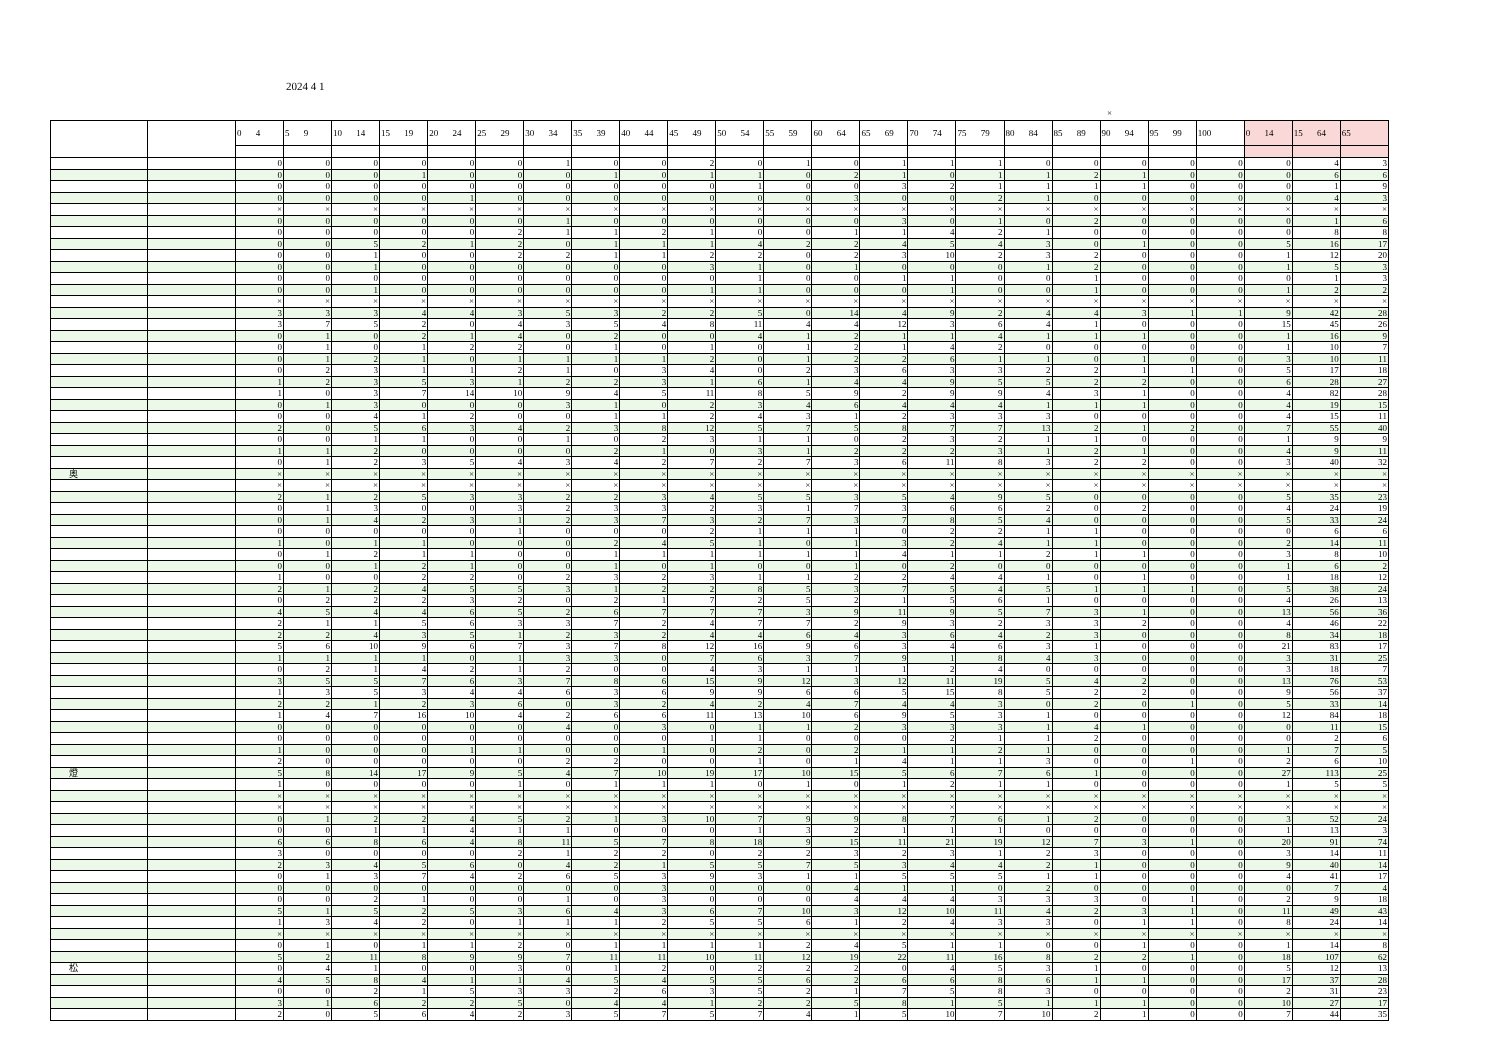2024 4 1
×
| | | 0 4 | 5 9 | 10 14 | 15 19 | 20 24 | 25 29 | 30 34 | 35 39 | 40 44 | 45 49 | 50 54 | 55 59 | 60 64 | 65 69 | 70 74 | 75 79 | 80 84 | 85 89 | 90 94 | 95 99 | 100 | 0 14 | 15 64 | 65 |
| --- | --- | --- | --- | --- | --- | --- | --- | --- | --- | --- | --- | --- | --- | --- | --- | --- | --- | --- | --- | --- | --- | --- | --- | --- | --- |
| | | 0 | 0 | 0 | 0 | 0 | 0 | 1 | 0 | 0 | 2 | 0 | 1 | 0 | 1 | 1 | 1 | 0 | 0 | 0 | 0 | 0 | 0 | 4 | 3 |
| | | 0 | 0 | 0 | 1 | 0 | 0 | 0 | 1 | 0 | 1 | 1 | 0 | 2 | 1 | 0 | 1 | 1 | 2 | 1 | 0 | 0 | 0 | 6 | 6 |
| | | 0 | 0 | 0 | 0 | 0 | 0 | 0 | 0 | 0 | 0 | 1 | 0 | 0 | 3 | 2 | 1 | 1 | 1 | 1 | 0 | 0 | 0 | 1 | 9 |
| | | 0 | 0 | 0 | 0 | 1 | 0 | 0 | 0 | 0 | 0 | 0 | 0 | 3 | 0 | 0 | 2 | 1 | 0 | 0 | 0 | 0 | 0 | 4 | 3 |
| | | × | × | × | × | × | × | × | × | × | × | × | × | × | × | × | × | × | × | × | × | × | × | × | × |
| | | 0 | 0 | 0 | 0 | 0 | 0 | 1 | 0 | 0 | 0 | 0 | 0 | 0 | 3 | 0 | 1 | 0 | 2 | 0 | 0 | 0 | 0 | 1 | 6 |
| | | 0 | 0 | 0 | 0 | 0 | 2 | 1 | 1 | 2 | 1 | 0 | 0 | 1 | 1 | 4 | 2 | 1 | 0 | 0 | 0 | 0 | 0 | 8 | 8 |
| | | 0 | 0 | 5 | 2 | 1 | 2 | 0 | 1 | 1 | 1 | 4 | 2 | 2 | 4 | 5 | 4 | 3 | 0 | 1 | 0 | 0 | 5 | 16 | 17 |
| | | 0 | 0 | 1 | 0 | 0 | 2 | 2 | 1 | 1 | 2 | 2 | 0 | 2 | 3 | 10 | 2 | 3 | 2 | 0 | 0 | 0 | 1 | 12 | 20 |
| | | 0 | 0 | 1 | 0 | 0 | 0 | 0 | 0 | 0 | 3 | 1 | 0 | 1 | 0 | 0 | 0 | 1 | 2 | 0 | 0 | 0 | 1 | 5 | 3 |
| | | 0 | 0 | 0 | 0 | 0 | 0 | 0 | 0 | 0 | 0 | 1 | 0 | 0 | 1 | 1 | 0 | 0 | 1 | 0 | 0 | 0 | 0 | 1 | 3 |
| | | 0 | 0 | 1 | 0 | 0 | 0 | 0 | 0 | 0 | 1 | 1 | 0 | 0 | 0 | 1 | 0 | 0 | 1 | 0 | 0 | 0 | 1 | 2 | 2 |
| | | × | × | × | × | × | × | × | × | × | × | × | × | × | × | × | × | × | × | × | × | × | × | × | × |
| | | 3 | 3 | 3 | 4 | 4 | 3 | 5 | 3 | 2 | 2 | 5 | 0 | 14 | 4 | 9 | 2 | 4 | 4 | 3 | 1 | 1 | 9 | 42 | 28 |
| | | 3 | 7 | 5 | 2 | 0 | 4 | 3 | 5 | 4 | 8 | 11 | 4 | 4 | 12 | 3 | 6 | 4 | 1 | 0 | 0 | 0 | 15 | 45 | 26 |
| | | 0 | 1 | 0 | 2 | 1 | 4 | 0 | 2 | 0 | 0 | 4 | 1 | 2 | 1 | 1 | 4 | 1 | 1 | 1 | 0 | 0 | 1 | 16 | 9 |
| | | 0 | 1 | 0 | 1 | 2 | 2 | 0 | 1 | 0 | 1 | 0 | 1 | 2 | 1 | 4 | 2 | 0 | 0 | 0 | 0 | 0 | 1 | 10 | 7 |
| | | 0 | 1 | 2 | 1 | 0 | 1 | 1 | 1 | 1 | 2 | 0 | 1 | 2 | 2 | 6 | 1 | 1 | 0 | 1 | 0 | 0 | 3 | 10 | 11 |
| | | 0 | 2 | 3 | 1 | 1 | 2 | 1 | 0 | 3 | 4 | 0 | 2 | 3 | 6 | 3 | 3 | 2 | 2 | 1 | 1 | 0 | 5 | 17 | 18 |
| | | 1 | 2 | 3 | 5 | 3 | 1 | 2 | 2 | 3 | 1 | 6 | 1 | 4 | 4 | 9 | 5 | 5 | 2 | 2 | 0 | 0 | 6 | 28 | 27 |
| | | 1 | 0 | 3 | 7 | 14 | 10 | 9 | 4 | 5 | 11 | 8 | 5 | 9 | 2 | 9 | 9 | 4 | 3 | 1 | 0 | 0 | 4 | 82 | 28 |
| | | 0 | 1 | 3 | 0 | 0 | 0 | 3 | 1 | 0 | 2 | 3 | 4 | 6 | 4 | 4 | 4 | 1 | 1 | 1 | 0 | 0 | 4 | 19 | 15 |
| | | 0 | 0 | 4 | 1 | 2 | 0 | 0 | 1 | 1 | 2 | 4 | 3 | 1 | 2 | 3 | 3 | 3 | 0 | 0 | 0 | 0 | 4 | 15 | 11 |
| | | 2 | 0 | 5 | 6 | 3 | 4 | 2 | 3 | 8 | 12 | 5 | 7 | 5 | 8 | 7 | 7 | 13 | 2 | 1 | 2 | 0 | 7 | 55 | 40 |
| | | 0 | 0 | 1 | 1 | 0 | 0 | 1 | 0 | 2 | 3 | 1 | 1 | 0 | 2 | 3 | 2 | 1 | 1 | 0 | 0 | 0 | 1 | 9 | 9 |
| | | 1 | 1 | 2 | 0 | 0 | 0 | 0 | 2 | 1 | 0 | 3 | 1 | 2 | 2 | 2 | 3 | 1 | 2 | 1 | 0 | 0 | 4 | 9 | 11 |
| | | 0 | 1 | 2 | 3 | 5 | 4 | 3 | 4 | 2 | 7 | 2 | 7 | 3 | 6 | 11 | 8 | 3 | 2 | 2 | 0 | 0 | 3 | 40 | 32 |
| 奥 | | × | × | × | × | × | × | × | × | × | × | × | × | × | × | × | × | × | × | × | × | × | × | × | × |
| | | × | × | × | × | × | × | × | × | × | × | × | × | × | × | × | × | × | × | × | × | × | × | × | × |
| | | 2 | 1 | 2 | 5 | 3 | 3 | 2 | 2 | 3 | 4 | 5 | 5 | 3 | 5 | 4 | 9 | 5 | 0 | 0 | 0 | 0 | 5 | 35 | 23 |
| | | 0 | 1 | 3 | 0 | 0 | 3 | 2 | 3 | 3 | 2 | 3 | 1 | 7 | 3 | 6 | 6 | 2 | 0 | 2 | 0 | 0 | 4 | 24 | 19 |
| | | 0 | 1 | 4 | 2 | 3 | 1 | 2 | 3 | 7 | 3 | 2 | 7 | 3 | 7 | 8 | 5 | 4 | 0 | 0 | 0 | 0 | 5 | 33 | 24 |
| | | 0 | 0 | 0 | 0 | 0 | 1 | 0 | 0 | 0 | 2 | 1 | 1 | 1 | 0 | 2 | 2 | 1 | 1 | 0 | 0 | 0 | 0 | 6 | 6 |
| | | 1 | 0 | 1 | 1 | 0 | 0 | 0 | 2 | 4 | 5 | 1 | 0 | 1 | 3 | 2 | 4 | 1 | 1 | 0 | 0 | 0 | 2 | 14 | 11 |
| | | 0 | 1 | 2 | 1 | 1 | 0 | 0 | 1 | 1 | 1 | 1 | 1 | 1 | 4 | 1 | 1 | 2 | 1 | 1 | 0 | 0 | 3 | 8 | 10 |
| | | 0 | 0 | 1 | 2 | 1 | 0 | 0 | 1 | 0 | 1 | 0 | 0 | 1 | 0 | 2 | 0 | 0 | 0 | 0 | 0 | 0 | 1 | 6 | 2 |
| | | 1 | 0 | 0 | 2 | 2 | 0 | 2 | 3 | 2 | 3 | 1 | 1 | 2 | 2 | 4 | 4 | 1 | 0 | 1 | 0 | 0 | 1 | 18 | 12 |
| | | 2 | 1 | 2 | 4 | 5 | 5 | 3 | 1 | 2 | 2 | 8 | 5 | 3 | 7 | 5 | 4 | 5 | 1 | 1 | 1 | 0 | 5 | 38 | 24 |
| | | 0 | 2 | 2 | 2 | 3 | 2 | 0 | 2 | 1 | 7 | 2 | 5 | 2 | 1 | 5 | 6 | 1 | 0 | 0 | 0 | 0 | 4 | 26 | 13 |
| | | 4 | 5 | 4 | 4 | 6 | 5 | 2 | 6 | 7 | 7 | 7 | 3 | 9 | 11 | 9 | 5 | 7 | 3 | 1 | 0 | 0 | 13 | 56 | 36 |
| | | 2 | 1 | 1 | 5 | 6 | 3 | 3 | 7 | 2 | 4 | 7 | 7 | 2 | 9 | 3 | 2 | 3 | 3 | 2 | 0 | 0 | 4 | 46 | 22 |
| | | 2 | 2 | 4 | 3 | 5 | 1 | 2 | 3 | 2 | 4 | 4 | 6 | 4 | 3 | 6 | 4 | 2 | 3 | 0 | 0 | 0 | 8 | 34 | 18 |
| | | 5 | 6 | 10 | 9 | 6 | 7 | 3 | 7 | 8 | 12 | 16 | 9 | 6 | 3 | 4 | 6 | 3 | 1 | 0 | 0 | 0 | 21 | 83 | 17 |
| | | 1 | 1 | 1 | 1 | 0 | 1 | 3 | 3 | 0 | 7 | 6 | 3 | 7 | 9 | 1 | 8 | 4 | 3 | 0 | 0 | 0 | 3 | 31 | 25 |
| | | 0 | 2 | 1 | 4 | 2 | 1 | 2 | 0 | 0 | 4 | 3 | 1 | 1 | 1 | 2 | 4 | 0 | 0 | 0 | 0 | 0 | 3 | 18 | 7 |
| | | 3 | 5 | 5 | 7 | 6 | 3 | 7 | 8 | 6 | 15 | 9 | 12 | 3 | 12 | 11 | 19 | 5 | 4 | 2 | 0 | 0 | 13 | 76 | 53 |
| | | 1 | 3 | 5 | 3 | 4 | 4 | 6 | 3 | 6 | 9 | 9 | 6 | 6 | 5 | 15 | 8 | 5 | 2 | 2 | 0 | 0 | 9 | 56 | 37 |
| | | 2 | 2 | 1 | 2 | 3 | 6 | 0 | 3 | 2 | 4 | 2 | 4 | 7 | 4 | 4 | 3 | 0 | 2 | 0 | 1 | 0 | 5 | 33 | 14 |
| | | 1 | 4 | 7 | 16 | 10 | 4 | 2 | 6 | 6 | 11 | 13 | 10 | 6 | 9 | 5 | 3 | 1 | 0 | 0 | 0 | 0 | 12 | 84 | 18 |
| | | 0 | 0 | 0 | 0 | 0 | 0 | 4 | 0 | 3 | 0 | 1 | 1 | 2 | 3 | 3 | 3 | 1 | 4 | 1 | 0 | 0 | 0 | 11 | 15 |
| | | 0 | 0 | 0 | 0 | 0 | 0 | 0 | 0 | 0 | 1 | 1 | 0 | 0 | 0 | 2 | 1 | 1 | 2 | 0 | 0 | 0 | 0 | 2 | 6 |
| | | 1 | 0 | 0 | 0 | 1 | 1 | 0 | 0 | 1 | 0 | 2 | 0 | 2 | 1 | 1 | 2 | 1 | 0 | 0 | 0 | 0 | 1 | 7 | 5 |
| | | 2 | 0 | 0 | 0 | 0 | 0 | 2 | 2 | 0 | 0 | 1 | 0 | 1 | 4 | 1 | 1 | 3 | 0 | 0 | 1 | 0 | 2 | 6 | 10 |
| 燈 | | 5 | 8 | 14 | 17 | 9 | 5 | 4 | 7 | 10 | 19 | 17 | 10 | 15 | 5 | 6 | 7 | 6 | 1 | 0 | 0 | 0 | 27 | 113 | 25 |
| | | 1 | 0 | 0 | 0 | 0 | 1 | 0 | 1 | 1 | 1 | 0 | 1 | 0 | 1 | 2 | 1 | 1 | 0 | 0 | 0 | 0 | 1 | 5 | 5 |
| | | × | × | × | × | × | × | × | × | × | × | × | × | × | × | × | × | × | × | × | × | × | × | × | × |
| | | × | × | × | × | × | × | × | × | × | × | × | × | × | × | × | × | × | × | × | × | × | × | × | × |
| | | 0 | 1 | 2 | 2 | 4 | 5 | 2 | 1 | 3 | 10 | 7 | 9 | 9 | 8 | 7 | 6 | 1 | 2 | 0 | 0 | 0 | 3 | 52 | 24 |
| | | 0 | 0 | 1 | 1 | 4 | 1 | 1 | 0 | 0 | 0 | 1 | 3 | 2 | 1 | 1 | 1 | 0 | 0 | 0 | 0 | 0 | 1 | 13 | 3 |
| | | 6 | 6 | 8 | 6 | 4 | 8 | 11 | 5 | 7 | 8 | 18 | 9 | 15 | 11 | 21 | 19 | 12 | 7 | 3 | 1 | 0 | 20 | 91 | 74 |
| | | 3 | 0 | 0 | 0 | 0 | 2 | 1 | 2 | 2 | 0 | 2 | 2 | 3 | 2 | 3 | 1 | 2 | 3 | 0 | 0 | 0 | 3 | 14 | 11 |
| | | 2 | 3 | 4 | 5 | 6 | 0 | 4 | 2 | 1 | 5 | 5 | 7 | 5 | 3 | 4 | 4 | 2 | 1 | 0 | 0 | 0 | 9 | 40 | 14 |
| | | 0 | 1 | 3 | 7 | 4 | 2 | 6 | 5 | 3 | 9 | 3 | 1 | 1 | 5 | 5 | 5 | 1 | 1 | 0 | 0 | 0 | 4 | 41 | 17 |
| | | 0 | 0 | 0 | 0 | 0 | 0 | 0 | 0 | 3 | 0 | 0 | 0 | 4 | 1 | 1 | 0 | 2 | 0 | 0 | 0 | 0 | 0 | 7 | 4 |
| | | 0 | 0 | 2 | 1 | 0 | 0 | 1 | 0 | 3 | 0 | 0 | 0 | 4 | 4 | 4 | 3 | 3 | 3 | 0 | 1 | 0 | 2 | 9 | 18 |
| | | 5 | 1 | 5 | 2 | 5 | 3 | 6 | 4 | 3 | 6 | 7 | 10 | 3 | 12 | 10 | 11 | 4 | 2 | 3 | 1 | 0 | 11 | 49 | 43 |
| | | 1 | 3 | 4 | 2 | 0 | 1 | 1 | 1 | 2 | 5 | 5 | 6 | 1 | 2 | 4 | 3 | 3 | 0 | 1 | 1 | 0 | 8 | 24 | 14 |
| | | × | × | × | × | × | × | × | × | × | × | × | × | × | × | × | × | × | × | × | × | × | × | × | × |
| | | 0 | 1 | 0 | 1 | 1 | 2 | 0 | 1 | 1 | 1 | 1 | 2 | 4 | 5 | 1 | 1 | 0 | 0 | 1 | 0 | 0 | 1 | 14 | 8 |
| | | 5 | 2 | 11 | 8 | 9 | 9 | 7 | 11 | 11 | 10 | 11 | 12 | 19 | 22 | 11 | 16 | 8 | 2 | 2 | 1 | 0 | 18 | 107 | 62 |
| 松 | | 0 | 4 | 1 | 0 | 0 | 3 | 0 | 1 | 2 | 0 | 2 | 2 | 2 | 0 | 4 | 5 | 3 | 1 | 0 | 0 | 0 | 5 | 12 | 13 |
| | | 4 | 5 | 8 | 4 | 1 | 1 | 4 | 5 | 4 | 5 | 5 | 6 | 2 | 6 | 6 | 8 | 6 | 1 | 1 | 0 | 0 | 17 | 37 | 28 |
| | | 0 | 0 | 2 | 1 | 5 | 3 | 3 | 2 | 6 | 3 | 5 | 2 | 1 | 7 | 5 | 8 | 3 | 0 | 0 | 0 | 0 | 2 | 31 | 23 |
| | | 3 | 1 | 6 | 2 | 2 | 5 | 0 | 4 | 4 | 1 | 2 | 2 | 5 | 8 | 1 | 5 | 1 | 1 | 1 | 0 | 0 | 10 | 27 | 17 |
| | | 2 | 0 | 5 | 6 | 4 | 2 | 3 | 5 | 7 | 5 | 7 | 4 | 1 | 5 | 10 | 7 | 10 | 2 | 1 | 0 | 0 | 7 | 44 | 35 |